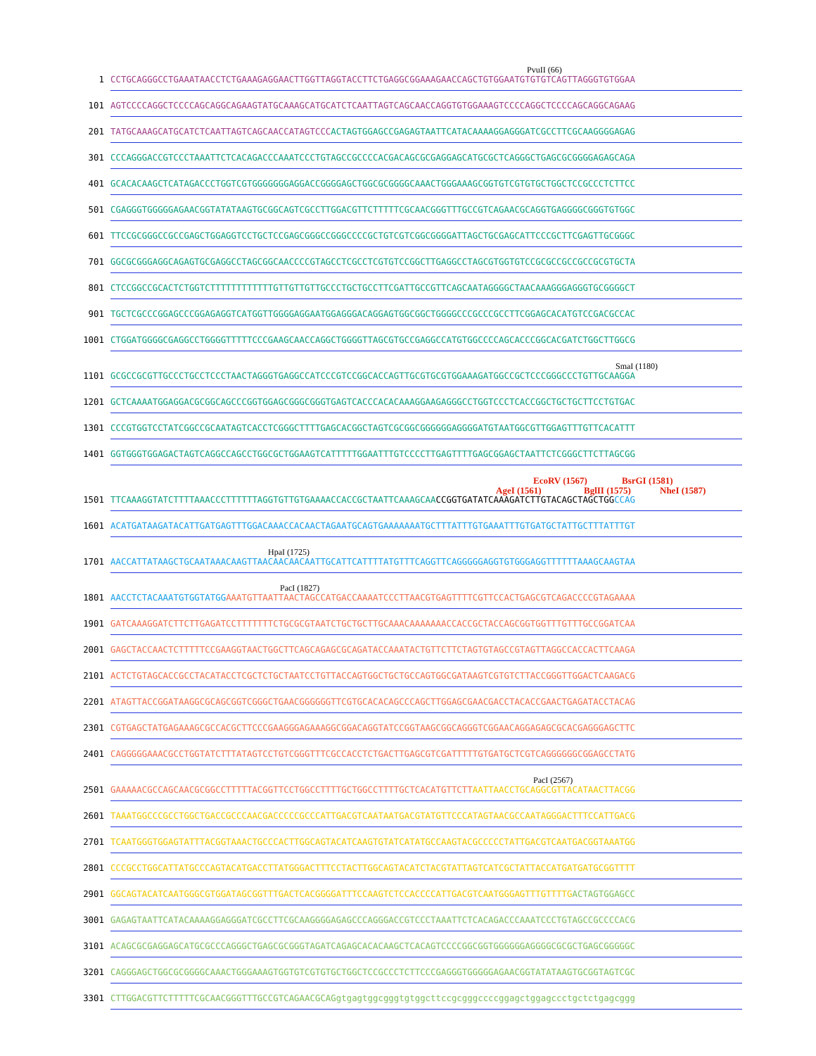PvuII (66)
1 CCTGCAGGGCCTGAAATAACCTCTGAAAGAGGAACTTGGTTAGGTACCTTCTGAGGCGGAAAGAACCAGCTGTGGAATGTGTGTCAGTTAGGGTGTGGAA
101 AGTCCCCAGGCTCCCCAGCAGGCAGAAGTATGCAAAGCATGCATCTCAATTAGTCAGCAACCAGGTGTGGAAAGTCCCCAGGCTCCCCAGCAGGCAGAAG
201 TATGCAAAGCATGCATCTCAATTAGTCAGCAACCATAGTCCC ACTAGTGGAGCCGAGAGTAATTCATACAAAAGGAGGGATCGCCTTCGCAAGGGGAGAG
301 CCCAGGGACCGTCCCTAAATTCTCACAGACCCAAATCCCTGTAGCCGCCCCACGACAGCGCGAGGAGCATGCGCTCAGGGCTGAGCGCGGGGAGAGCAGA
401 GCACACAAGCTCATAGACCCTGGTCGTGGGGGGGAGGACCGGGGAGCTGGCGCGGGGCAAACTGGGAAAGCGGTGTCGTGTGCTGGCTCCGCCCTCTTCC
501 CGAGGGTGGGGGAGAACGGTATATAAGTGCGGCAGTCGCCTTGGACGTTCTTTTTCGCAACGGGTTTGCCGTCAGAACGCAGGTGAGGGGCGGGTGTGGC
601 TTCCGCGGGCCGCCGAGCTGGAGGTCCTGCTCCGAGCGGGCCGGGCCCCGCTGTCGTCGGCGGGGATTAGCTGCGAGCATTCCCGCTTCGAGTTGCGGGC
701 GGCGCGGGAGGCAGAGTGCGAGGCCTAGCGGCAACCCCGTAGCCTCGCCTCGTGTCCGGCTTGAGGCCTAGCGTGGTGTCCGCGCCGCCGCCGCGTGCTA
801 CTCCGGCCGCACTCTGGTCTTTTTTTTTTTTGTTGTTGTTGCCCTGCTGCCTTCGATTGCCGTTCAGCAATAGGGGCTAACAAAGGGAGGGTGCGGGGCT
901 TGCTCGCCCGGAGCCCGGAGAGGTCATGGTTGGGGAGGAATGGAGGGACAGGAGTGGCGGCTGGGGCCCGCCCGCCTTCGGAGCACATGTCCGACGCCAC
1001 CTGGATGGGGCGAGGCCTGGGGTTTTTCCCGAAGCAACCAGGCTGGGGTTAGCGTGCCGAGGCCATGTGGCCCCAGCACCCGGCACGATCTGGCTTGGCG
SmaI (1180)
1101 GCGCCGCGTTGCCCTGCCTCCCTAACTAGGGTGAGGCCATCCCGTCCGGCACCAGTTGCGTGCGTGGAAAGATGGCCGCTCCCGGGCCCTGTTGCAAGGA
1201 GCTCAAAATGGAGGACGCGGCAGCCCGGTGGAGCGGGCGGGTGAGTCACCCACACAAAGGAAGAGGGCCTGGTCCCTCACCGGCTGCTGCTTCCTGTGAC
1301 CCCGTGGTCCTATCGGCCGCAATAGTCACCTCGGGCTTTTGAGCACGGCTAGTCGCGGCGGGGGGAGGGGATGTAATGGCGTTGGAGTTTGTTCACATTT
1401 GGTGGGTGGAGACTAGTCAGGCCAGCCTGGCGCTGGAAGTCATTTTTGGAATTTGTCCCCTTGAGTTTTGAGCGGAGCTAATTCTCGGGCTTCTTAGCGG
EcoRV (1567) BsrGI (1581)
AgeI (1561) BglII (1575) NheI (1587)
1501 TTCAAAGGTATCTTTTAAACCCTTTTTTAGGTGTTGTGAAAACCACCGCTAATTCAAAGCAA CCGGTGATATCAAAGATCTTGTACAGCTAGCTGG CCAG
1601 ACATGATAAGATACATTGATGAGTTTGGACAAACCACAACTAGAATGCAGTGAAAAAAATGCTTTATTTGTGAAATTTGTGATGCTATTGCTTTATTTGT
HpaI (1725)
1701 AACCATTATAAGCTGCAATAAACAAGTTAACAACAACAATTGCATTCATTTTATGTTTCAGGTTCAGGGGGAGGTGTGGGAGGTTTTTTAAAGCAAGTAA
PacI (1827)
1801 AACCTCTACAAATGTGGTATGG AAATGTTAATTAACTAGCCATGACCAAAATCCCTTAACGTGAGTTTTCGTTCCACTGAGCGTCAGACCCCGTAGAAAA
1901 GATCAAAGGATCTTCTTGAGATCCTTTTTTTCTGCGCGTAATCTGCTGCTTGCAAACAAAAAAACCACCGCTACCAGCGGTGGTTTGTTTGCCGGATCAA
2001 GAGCTACCAACTCTTTTTCCGAAGGTAACTGGCTTCAGCAGAGCGCAGATACCAAATACTGTTCTTCTAGTGTAGCCGTAGTTAGGCCACCACTTCAAGA
2101 ACTCTGTAGCACCGCCTACATACCTCGCTCTGCTAATCCTGTTACCAGTGGCTGCTGCCAGTGGCGATAAGTCGTGTCTTACCGGGTTGGACTCAAGACG
2201 ATAGTTACCGGATAAGGCGCAGCGGTCGGGCTGAACGGGGGGTTCGTGCACACAGCCCAGCTTGGAGCGAACGACCTACACCGAACTGAGATACCTACAG
2301 CGTGAGCTATGAGAAAGCGCCACGCTTCCCGAAGGGAGAAAGGCGGACAGGTATCCGGTAAGCGGCAGGGTCGGAACAGGAGAGCGCACGAGGGAGCTTC
2401 CAGGGGGAAACGCCTGGTATCTTTATAGTCCTGTCGGGTTTCGCCACCTCTGACTTGAGCGTCGATTTTTGTGATGCTCGTCAGGGGGGCGGAGCCTATG
PacI (2567)
2501 GAAAAACGCCAGCAACGCGGCCTTTTTACGGTTCCTGGCCTTTTGCTGGCCTTTTGCTCACATGTTCTT AATTAACCTGCAGGCGTTACATAACTTACGG
2601 TAAATGGCCCGCCTGGCTGACCGCCCAACGACCCCCGCCCATTGACGTCAATAATGACGTATGTTCCCATAGTAACGCCAATAGGGACTTTCCATTGACG
2701 TCAATGGGTGGAGTATTTACGGTAAACTGCCCACTTGGCAGTACATCAAGTGTATCATATGCCAAGTACGCCCCCTATTGACGTCAATGACGGTAAATGG
2801 CCCGCCTGGCATTATGCCCAGTACATGACCTTATGGGACTTTCCTACTTGGCAGTACATCTACGTATTAGTCATCGCTATTACCATGATGATGCGGTTTT
2901 GGCAGTACATCAATGGGCGTGGATAGCGGTTTGACTCACGGGGATTTCCAAGTCTCCACCCCATTGACGTCAATGGGAGTTTGTTTTG ACTAGTGGAGCC
3001 GAGAGTAATTCATACAAAAGGAGGGATCGCCTTCGCAAGGGGAGAGCCCAGGGACCGTCCCTAAATTCTCACAGACCCAAATCCCTGTAGCCGCCCCACG
3101 ACAGCGCGAGGAGCATGCGCCCAGGGCTGAGCGCGGGTAGATCAGAGCACACAAGCTCACAGTCCCCGGCGGTGGGGGGAGGGGCGCGCTGAGCGGGGGC
3201 CAGGGAGCTGGCGCGGGGCAAACTGGGAAAGTGGTGTCGTGTGCTGGCTCCGCCCTCTTCCCGAGGGTGGGGGAGAACGGTATATAAGTGCGGTAGTCGC
3301 CTTGGACGTTCTTTTTCGCAACGGGTTTGCCGTCAGAACGCAGgtgagtggcgggtgtggcttccgcgggccccggagctggagccctgctctgagcggg